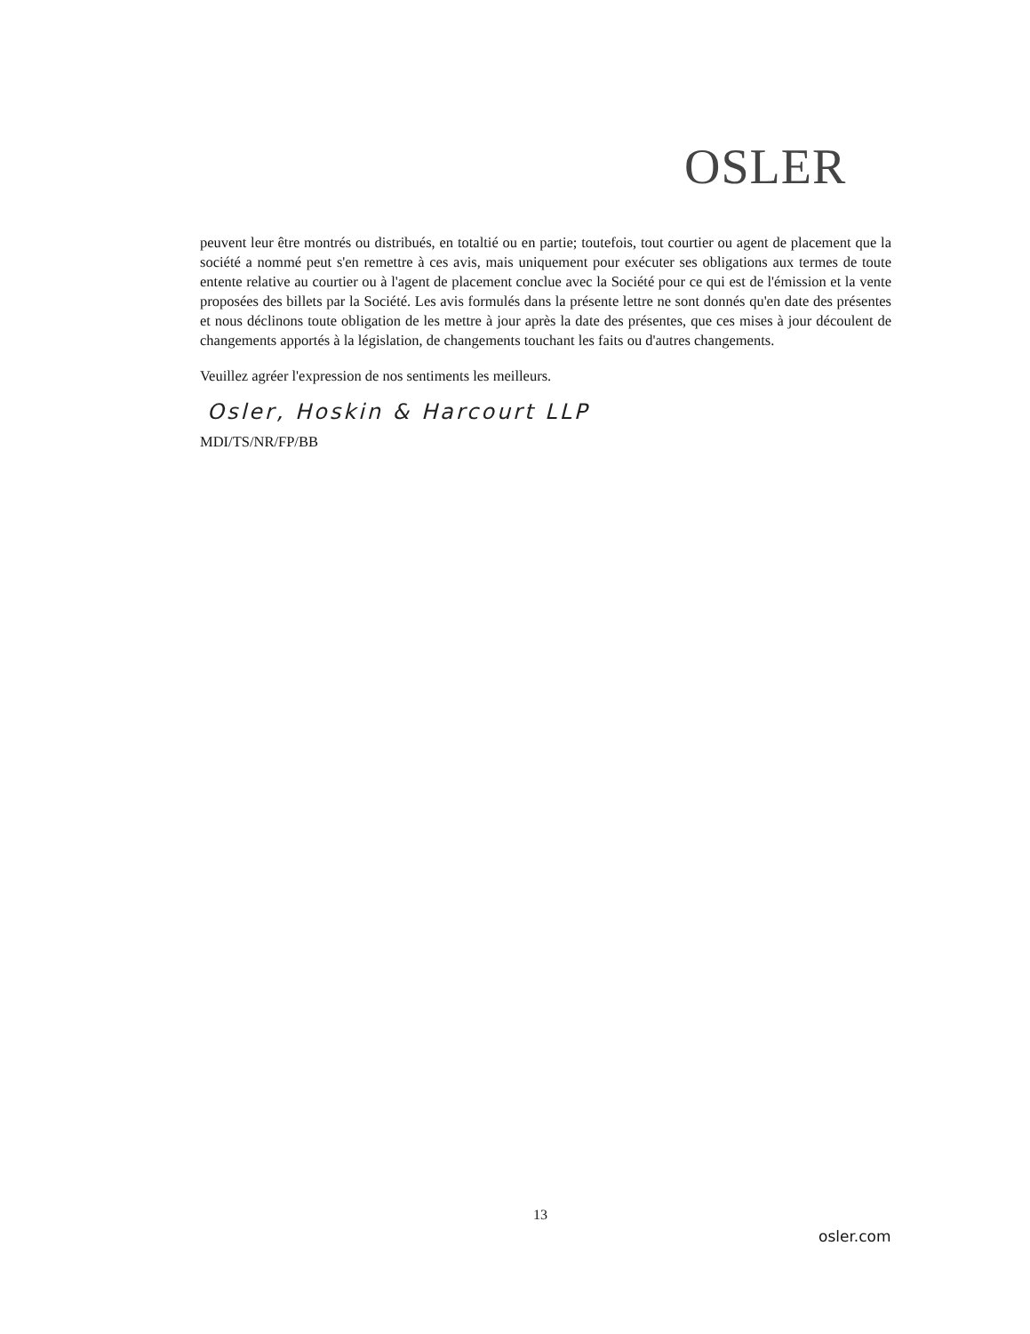OSLER
peuvent leur être montrés ou distribués, en totaltié ou en partie; toutefois, tout courtier ou agent de placement que la société a nommé peut s'en remettre à ces avis, mais uniquement pour exécuter ses obligations aux termes de toute entente relative au courtier ou à l'agent de placement conclue avec la Société pour ce qui est de l'émission et la vente proposées des billets par la Société. Les avis formulés dans la présente lettre ne sont donnés qu'en date des présentes et nous déclinons toute obligation de les mettre à jour après la date des présentes, que ces mises à jour découlent de changements apportés à la législation, de changements touchant les faits ou d'autres changements.
Veuillez agréer l'expression de nos sentiments les meilleurs.
Osler, Hoskin & Harcourt LLP
MDI/TS/NR/FP/BB
13
osler.com